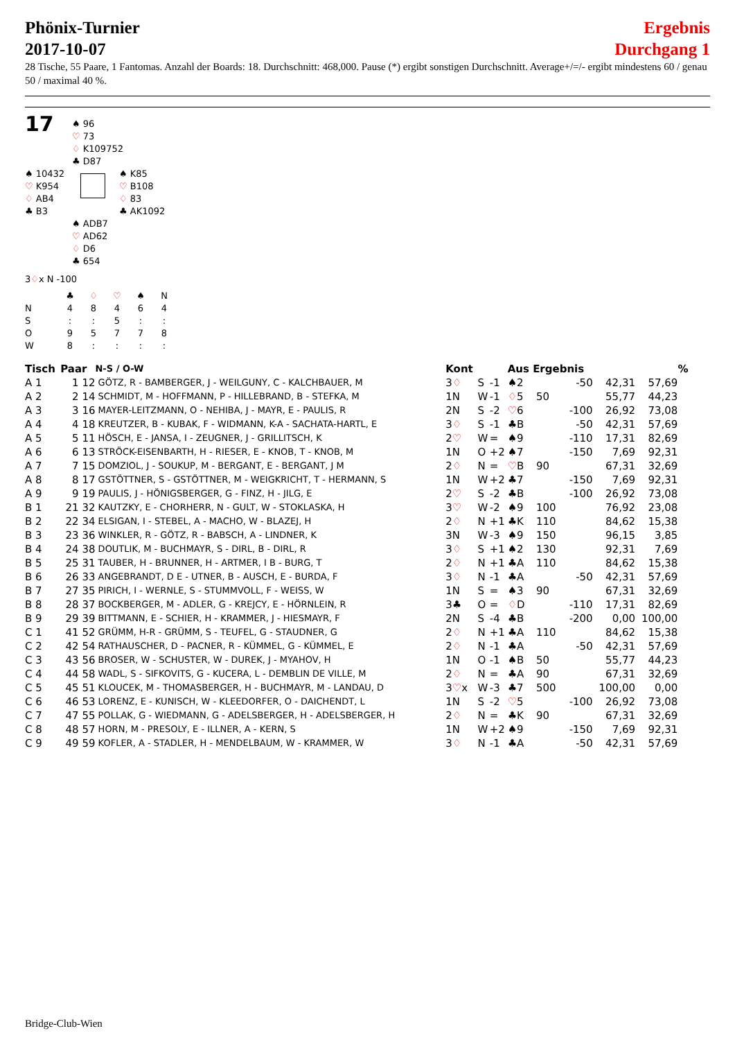Phönix-Turnier
2017-10-07
Ergebnis
Durchgang 1
28 Tische, 55 Paare, 1 Fantomas. Anzahl der Boards: 18. Durchschnitt: 468,000. Pause (*) ergibt sonstigen Durchschnitt. Average+/=/- ergibt mindestens 60 / genau 50 / maximal 40 %.
17
♠ 96
♡ 73
♢ K109752
♣ D87
♠ 10432
♡ K954
♢ AB4
♣ B3
♠ K85
♡ B108
♢ 83
♣ AK1092
♠ ADB7
♡ AD62
♢ D6
♣ 654
3♢x N -100
| | ♣ | ♢ | ♡ | ♠ | N |
| N | 4 | 8 | 4 | 6 | 4 |
| S | : | : | 5 | : | : |
| O | 9 | 5 | 7 | 7 | 8 |
| W | 8 | : | : | : | : |
| Tisch | Paar | N-S / O-W | Kont | | | Aus | Ergebnis | | | % |
| --- | --- | --- | --- | --- | --- | --- | --- | --- | --- | --- |
| A 1 | 1 12 | GÖTZ, R - BAMBERGER, J - WEILGUNY, C - KALCHBAUER, M | 3 ♢ | S | -1 | ♠2 | -50 | 42,31 | 57,69 | |
| A 2 | 2 14 | SCHMIDT, M - HOFFMANN, P - HILLEBRAND, B - STEFKA, M | 1N | W | -1 | ♢ 5 | 50 | 55,77 | 44,23 | |
| A 3 | 3 16 | MAYER-LEITZMANN, O - NEHIBA, J - MAYR, E - PAULIS, R | 2N | S | -2 | ♡ 6 | -100 | 26,92 | 73,08 | |
| A 4 | 4 18 | KREUTZER, B - KUBAK, F - WIDMANN, K-A - SACHATA-HARTL, E | 3 ♢ | S | -1 | ♣B | -50 | 42,31 | 57,69 | |
| A 5 | 5 11 | HÖSCH, E - JANSA, I - ZEUGNER, J - GRILLITSCH, K | 2 ♡ | W | = | ♠9 | -110 | 17,31 | 82,69 | |
| A 6 | 6 13 | STRÖCK-EISENBARTH, H - RIESER, E - KNOB, T - KNOB, M | 1N | O | +2 | ♠7 | -150 | 7,69 | 92,31 | |
| A 7 | 7 15 | DOMZIOL, J - SOUKUP, M - BERGANT, E - BERGANT, J M | 2 ♢ | N | = | ♡ B | 90 | 67,31 | 32,69 | |
| A 8 | 8 17 | GSTÖTTNER, S - GSTÖTTNER, M - WEIGKRICHT, T - HERMANN, S | 1N | W | +2 | ♣7 | -150 | 7,69 | 92,31 | |
| A 9 | 9 19 | PAULIS, J - HÖNIGSBERGER, G - FINZ, H - JILG, E | 2 ♡ | S | -2 | ♣B | -100 | 26,92 | 73,08 | |
| B 1 | 21 32 | KAUTZKY, E - CHORHERR, N - GULT, W - STOKLASKA, H | 3 ♡ | W | -2 | ♠9 | 100 | 76,92 | 23,08 | |
| B 2 | 22 34 | ELSIGAN, I - STEBEL, A - MACHO, W - BLAZEJ, H | 2 ♢ | N | +1 | ♣K | 110 | 84,62 | 15,38 | |
| B 3 | 23 36 | WINKLER, R - GÖTZ, R - BABSCH, A - LINDNER, K | 3N | W | -3 | ♠9 | 150 | 96,15 | 3,85 | |
| B 4 | 24 38 | DOUTLIK, M - BUCHMAYR, S - DIRL, B - DIRL, R | 3 ♢ | S | +1 | ♠2 | 130 | 92,31 | 7,69 | |
| B 5 | 25 31 | TAUBER, H - BRUNNER, H - ARTMER, I B - BURG, T | 2 ♢ | N | +1 | ♣A | 110 | 84,62 | 15,38 | |
| B 6 | 26 33 | ANGEBRANDT, D E - UTNER, B - AUSCH, E - BURDA, F | 3 ♢ | N | -1 | ♣A | -50 | 42,31 | 57,69 | |
| B 7 | 27 35 | PIRICH, I - WERNLE, S - STUMMVOLL, F - WEISS, W | 1N | S | = | ♠3 | 90 | 67,31 | 32,69 | |
| B 8 | 28 37 | BOCKBERGER, M - ADLER, G - KREJCY, E - HÖRNLEIN, R | 3♣ | O | = | ♢ D | -110 | 17,31 | 82,69 | |
| B 9 | 29 39 | BITTMANN, E - SCHIER, H - KRAMMER, J - HIESMAYR, F | 2N | S | -4 | ♣B | -200 | 0,00 | 100,00 | |
| C 1 | 41 52 | GRÜMM, H-R - GRÜMM, S - TEUFEL, G - STAUDNER, G | 2 ♢ | N | +1 | ♣A | 110 | 84,62 | 15,38 | |
| C 2 | 42 54 | RATHAUSCHER, D - PACNER, R - KÜMMEL, G - KÜMMEL, E | 2 ♢ | N | -1 | ♣A | -50 | 42,31 | 57,69 | |
| C 3 | 43 56 | BROSER, W - SCHUSTER, W - DUREK, J - MYAHOV, H | 1N | O | -1 | ♠B | 50 | 55,77 | 44,23 | |
| C 4 | 44 58 | WADL, S - SIFKOVITS, G - KUCERA, L - DEMBLIN DE VILLE, M | 2 ♢ | N | = | ♣A | 90 | 67,31 | 32,69 | |
| C 5 | 45 51 | KLOUCEK, M - THOMASBERGER, H - BUCHMAYR, M - LANDAU, D | 3 ♡ x | W | -3 | ♣7 | 500 | 100,00 | 0,00 | |
| C 6 | 46 53 | LORENZ, E - KUNISCH, W - KLEEDORFER, O - DAICHENDT, L | 1N | S | -2 | ♡ 5 | -100 | 26,92 | 73,08 | |
| C 7 | 47 55 | POLLAK, G - WIEDMANN, G - ADELSBERGER, H - ADELSBERGER, H | 2 ♢ | N | = | ♣K | 90 | 67,31 | 32,69 | |
| C 8 | 48 57 | HORN, M - PRESOLY, E - ILLNER, A - KERN, S | 1N | W | +2 | ♠9 | -150 | 7,69 | 92,31 | |
| C 9 | 49 59 | KOFLER, A - STADLER, H - MENDELBAUM, W - KRAMMER, W | 3 ♢ | N | -1 | ♣A | -50 | 42,31 | 57,69 | |
Bridge-Club-Wien